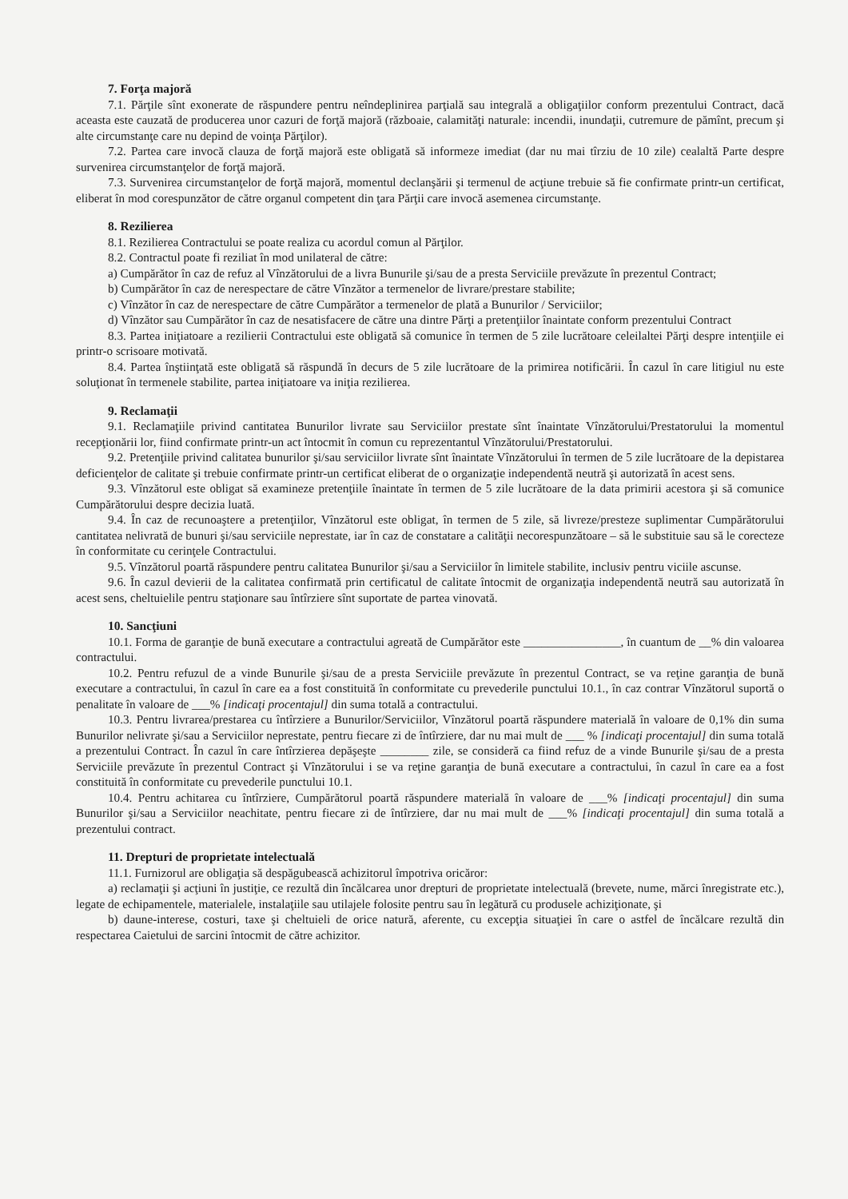7. Forţa majoră
7.1. Părţile sînt exonerate de răspundere pentru neîndeplinirea parţială sau integrală a obligaţiilor conform prezentului Contract, dacă aceasta este cauzată de producerea unor cazuri de forţă majoră (războaie, calamităţi naturale: incendii, inundaţii, cutremure de pămînt, precum şi alte circumstanţe care nu depind de voinţa Părţilor).
7.2. Partea care invocă clauza de forţă majoră este obligată să informeze imediat (dar nu mai tîrziu de 10 zile) cealaltă Parte despre survenirea circumstanţelor de forţă majoră.
7.3. Survenirea circumstanţelor de forţă majoră, momentul declanşării şi termenul de acţiune trebuie să fie confirmate printr-un certificat, eliberat în mod corespunzător de către organul competent din ţara Părţii care invocă asemenea circumstanţe.
8. Rezilierea
8.1. Rezilierea Contractului se poate realiza cu acordul comun al Părţilor.
8.2. Contractul poate fi reziliat în mod unilateral de către:
a) Cumpărător în caz de refuz al Vînzătorului de a livra Bunurile şi/sau de a presta Serviciile prevăzute în prezentul Contract;
b) Cumpărător în caz de nerespectare de către Vînzător a termenelor de livrare/prestare stabilite;
c) Vînzător în caz de nerespectare de către Cumpărător a termenelor de plată a Bunurilor / Serviciilor;
d) Vînzător sau Cumpărător în caz de nesatisfacere de către una dintre Părţi a pretenţiilor înaintate conform prezentului Contract
8.3. Partea iniţiatoare a rezilierii Contractului este obligată să comunice în termen de 5 zile lucrătoare celeilaltei Părţi despre intenţiile ei printr-o scrisoare motivată.
8.4. Partea înştiinţată este obligată să răspundă în decurs de 5 zile lucrătoare de la primirea notificării. În cazul în care litigiul nu este soluţionat în termenele stabilite, partea iniţiatoare va iniţia rezilierea.
9. Reclamaţii
9.1. Reclamaţiile privind cantitatea Bunurilor livrate sau Serviciilor prestate sînt înaintate Vînzătorului/Prestatorului la momentul recepţionării lor, fiind confirmate printr-un act întocmit în comun cu reprezentantul Vînzătorului/Prestatorului.
9.2. Pretenţiile privind calitatea bunurilor şi/sau serviciilor livrate sînt înaintate Vînzătorului în termen de 5 zile lucrătoare de la depistarea deficienţelor de calitate şi trebuie confirmate printr-un certificat eliberat de o organizaţie independentă neutră şi autorizată în acest sens.
9.3. Vînzătorul este obligat să examineze pretenţiile înaintate în termen de 5 zile lucrătoare de la data primirii acestora şi să comunice Cumpărătorului despre decizia luată.
9.4. În caz de recunoaştere a pretenţiilor, Vînzătorul este obligat, în termen de 5 zile, să livreze/presteze suplimentar Cumpărătorului cantitatea nelivrată de bunuri şi/sau serviciile neprestate, iar în caz de constatare a calităţii necorespunzătoare – să le substituie sau să le corecteze în conformitate cu cerinţele Contractului.
9.5. Vînzătorul poartă răspundere pentru calitatea Bunurilor şi/sau a Serviciilor în limitele stabilite, inclusiv pentru viciile ascunse.
9.6. În cazul devierii de la calitatea confirmată prin certificatul de calitate întocmit de organizaţia independentă neutră sau autorizată în acest sens, cheltuielile pentru staţionare sau întîrziere sînt suportate de partea vinovată.
10. Sancţiuni
10.1. Forma de garanţie de bună executare a contractului agreată de Cumpărător este ________________, în cuantum de __% din valoarea contractului.
10.2. Pentru refuzul de a vinde Bunurile şi/sau de a presta Serviciile prevăzute în prezentul Contract, se va reţine garanţia de bună executare a contractului, în cazul în care ea a fost constituită în conformitate cu prevederile punctului 10.1., în caz contrar Vînzătorul suportă o penalitate în valoare de ___% [indicaţi procentajul] din suma totală a contractului.
10.3. Pentru livrarea/prestarea cu întîrziere a Bunurilor/Serviciilor, Vînzătorul poartă răspundere materială în valoare de 0,1% din suma Bunurilor nelivrate şi/sau a Serviciilor neprestate, pentru fiecare zi de întîrziere, dar nu mai mult de ___ % [indicaţi procentajul] din suma totală a prezentului Contract. În cazul în care întîrzierea depăşeşte ________ zile, se consideră ca fiind refuz de a vinde Bunurile şi/sau de a presta Serviciile prevăzute în prezentul Contract şi Vînzătorului i se va reţine garanţia de bună executare a contractului, în cazul în care ea a fost constituită în conformitate cu prevederile punctului 10.1.
10.4. Pentru achitarea cu întîrziere, Cumpărătorul poartă răspundere materială în valoare de ___% [indicaţi procentajul] din suma Bunurilor şi/sau a Serviciilor neachitate, pentru fiecare zi de întîrziere, dar nu mai mult de ___% [indicaţi procentajul] din suma totală a prezentului contract.
11. Drepturi de proprietate intelectuală
11.1. Furnizorul are obligaţia să despăgubească achizitorul împotriva oricăror:
a) reclamaţii şi acţiuni în justiţie, ce rezultă din încălcarea unor drepturi de proprietate intelectuală (brevete, nume, mărci înregistrate etc.), legate de echipamentele, materialele, instalaţiile sau utilajele folosite pentru sau în legătură cu produsele achiziţionate, şi
b) daune-interese, costuri, taxe şi cheltuieli de orice natură, aferente, cu excepţia situaţiei în care o astfel de încălcare rezultă din respectarea Caietului de sarcini întocmit de către achizitor.